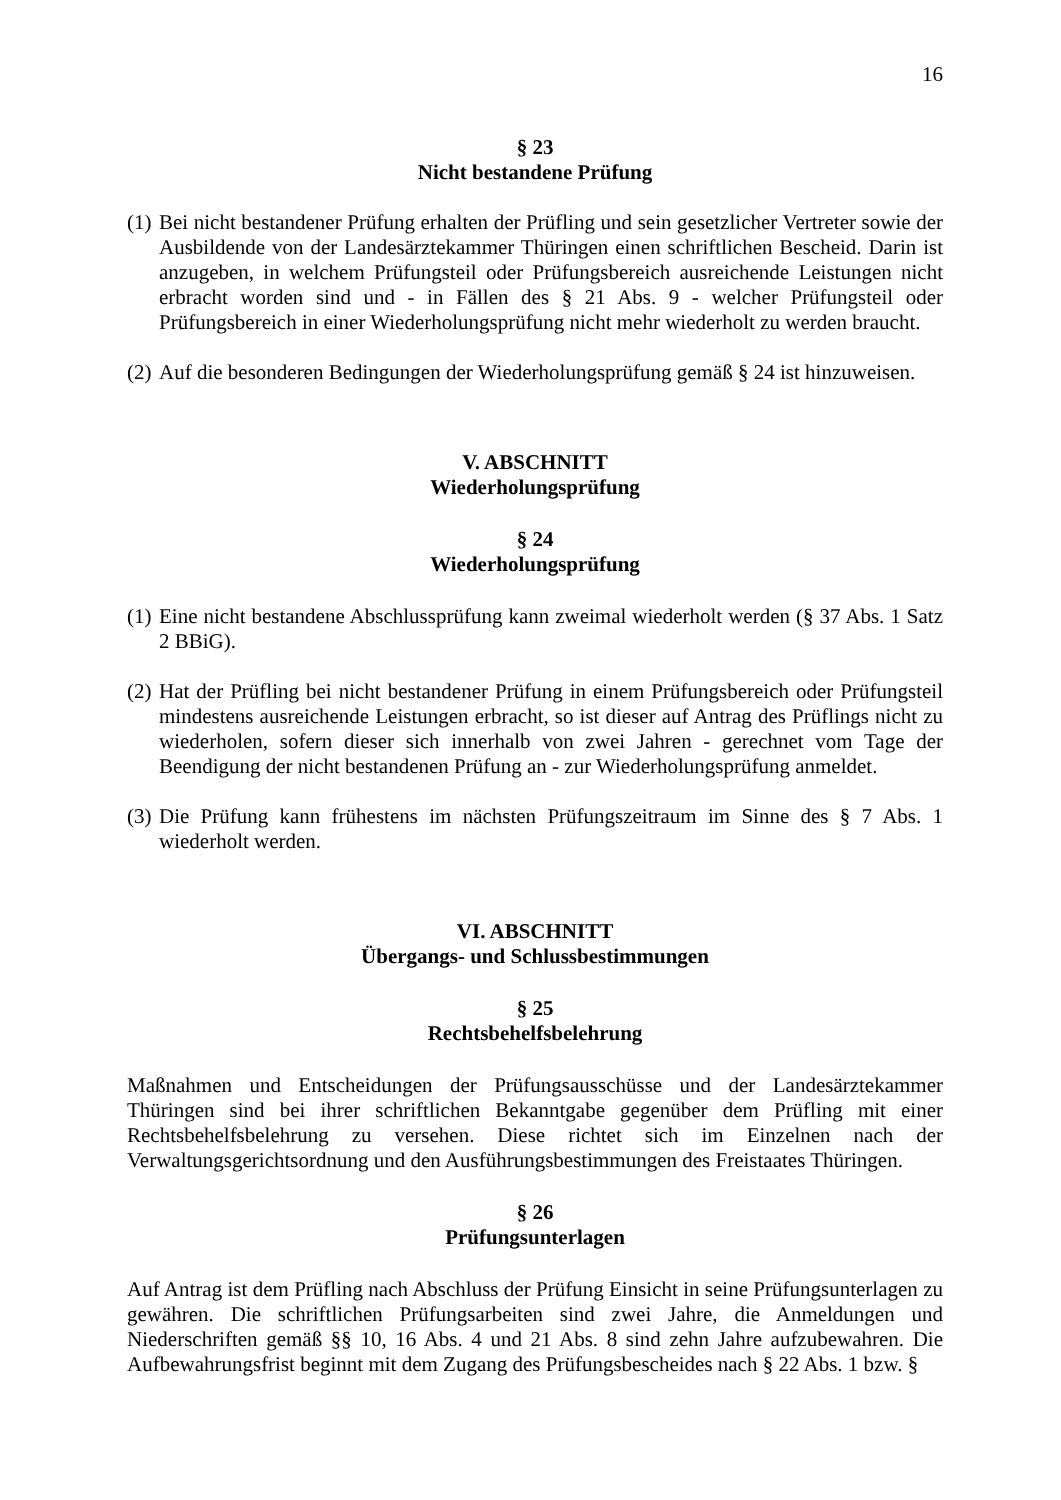16
§ 23
Nicht bestandene Prüfung
(1) Bei nicht bestandener Prüfung erhalten der Prüfling und sein gesetzlicher Vertreter sowie der Ausbildende von der Landesärztekammer Thüringen einen schriftlichen Bescheid. Darin ist anzugeben, in welchem Prüfungsteil oder Prüfungsbereich ausreichende Leistungen nicht erbracht worden sind und - in Fällen des § 21 Abs. 9 - welcher Prüfungsteil oder Prüfungsbereich in einer Wiederholungsprüfung nicht mehr wiederholt zu werden braucht.
(2) Auf die besonderen Bedingungen der Wiederholungsprüfung gemäß § 24 ist hinzuweisen.
V. ABSCHNITT
Wiederholungsprüfung
§ 24
Wiederholungsprüfung
(1) Eine nicht bestandene Abschlussprüfung kann zweimal wiederholt werden (§ 37 Abs. 1 Satz 2 BBiG).
(2) Hat der Prüfling bei nicht bestandener Prüfung in einem Prüfungsbereich oder Prüfungsteil mindestens ausreichende Leistungen erbracht, so ist dieser auf Antrag des Prüflings nicht zu wiederholen, sofern dieser sich innerhalb von zwei Jahren - gerechnet vom Tage der Beendigung der nicht bestandenen Prüfung an - zur Wiederholungsprüfung anmeldet.
(3) Die Prüfung kann frühestens im nächsten Prüfungszeitraum im Sinne des § 7 Abs. 1 wiederholt werden.
VI. ABSCHNITT
Übergangs- und Schlussbestimmungen
§ 25
Rechtsbehelfsbelehrung
Maßnahmen und Entscheidungen der Prüfungsausschüsse und der Landesärztekammer Thüringen sind bei ihrer schriftlichen Bekanntgabe gegenüber dem Prüfling mit einer Rechtsbehelfsbelehrung zu versehen. Diese richtet sich im Einzelnen nach der Verwaltungsgerichtsordnung und den Ausführungsbestimmungen des Freistaates Thüringen.
§ 26
Prüfungsunterlagen
Auf Antrag ist dem Prüfling nach Abschluss der Prüfung Einsicht in seine Prüfungsunterlagen zu gewähren. Die schriftlichen Prüfungsarbeiten sind zwei Jahre, die Anmeldungen und Niederschriften gemäß §§ 10, 16 Abs. 4 und 21 Abs. 8 sind zehn Jahre aufzubewahren. Die Aufbewahrungsfrist beginnt mit dem Zugang des Prüfungsbescheides nach § 22 Abs. 1 bzw. §